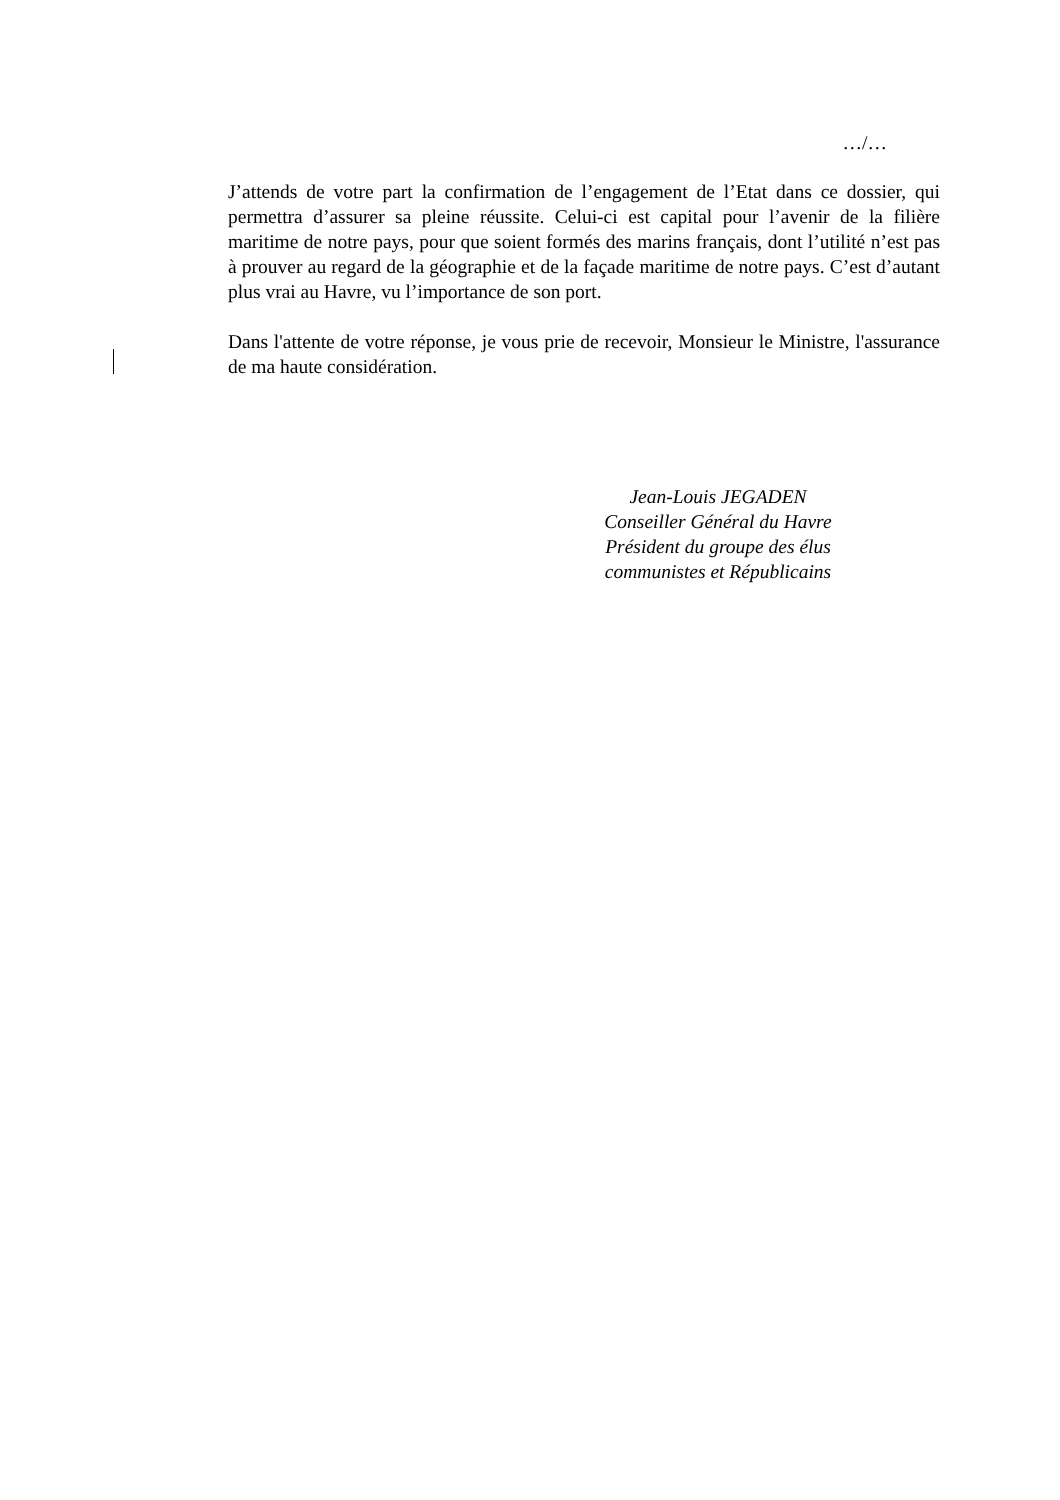…/…
J’attends de votre part la confirmation de l’engagement de l’Etat dans ce dossier, qui permettra d’assurer sa pleine réussite. Celui-ci est capital pour l’avenir de la filière maritime de notre pays, pour que soient formés des marins français, dont l’utilité n’est pas à prouver au regard de la géographie et de la façade maritime de notre pays. C’est d’autant plus vrai au Havre, vu l’importance de son port.
Dans l'attente de votre réponse, je vous prie de recevoir, Monsieur le Ministre, l'assurance de ma haute considération.
Jean-Louis JEGADEN
Conseiller Général du Havre
Président du groupe des élus
communistes et Républicains